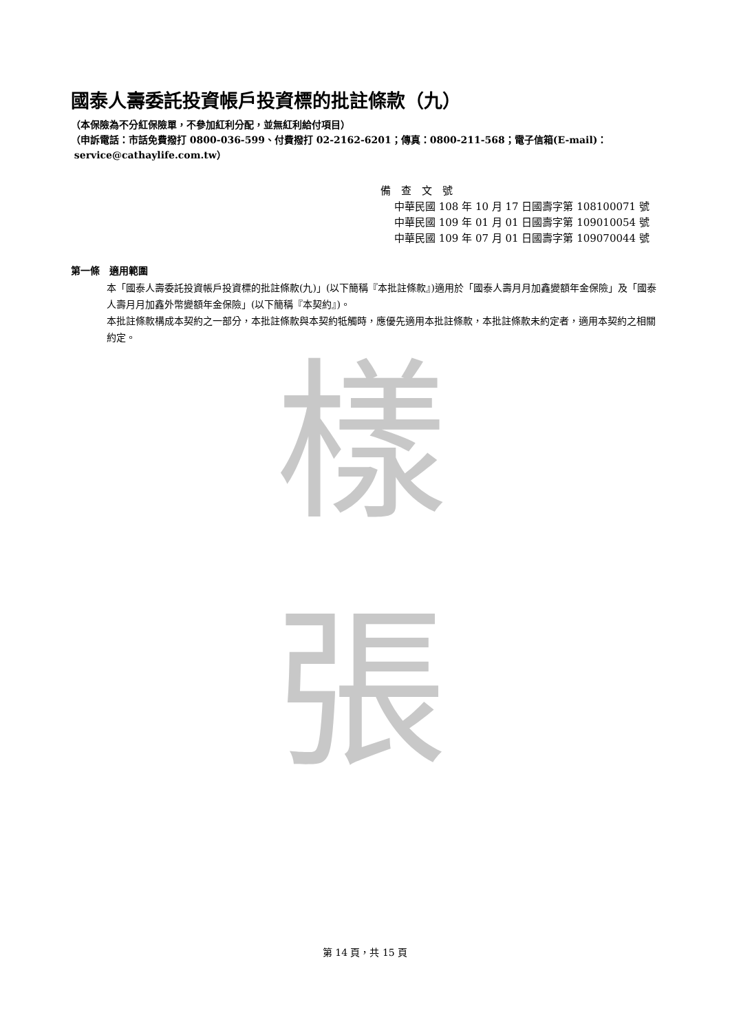樣
張
國泰人壽委託投資帳戶投資標的批註條款（九）
（本保險為不分紅保險單，不參加紅利分配，並無紅利給付項目）
（申訴電話：市話免費撥打 0800-036-599、付費撥打 02-2162-6201；傳真：0800-211-568；電子信箱(E-mail)：
service@cathaylife.com.tw）
備　查　文　號
中華民國 108 年 10 月 17 日國壽字第 108100071 號
中華民國 109 年 01 月 01 日國壽字第 109010054 號
中華民國 109 年 07 月 01 日國壽字第 109070044 號
第一條　適用範圍
本「國泰人壽委託投資帳戶投資標的批註條款(九)」(以下簡稱『本批註條款』)適用於「國泰人壽月月加鑫變額年金保險」及「國泰人壽月月加鑫外幣變額年金保險」(以下簡稱『本契約』)。
本批註條款構成本契約之一部分，本批註條款與本契約牴觸時，應優先適用本批註條款，本批註條款未約定者，適用本契約之相關約定。
第 14 頁，共 15 頁